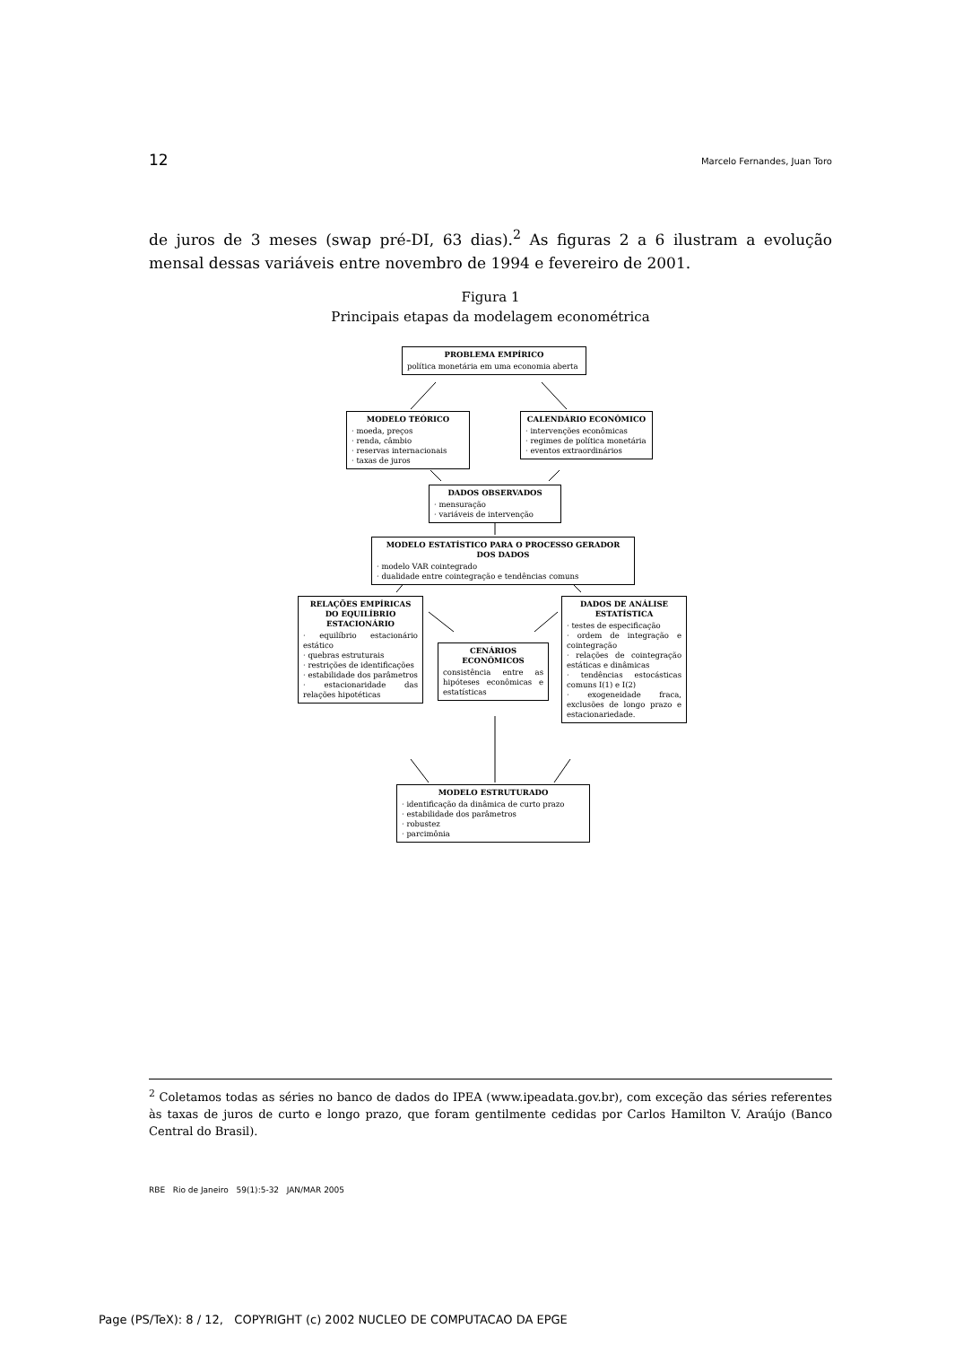12 Marcelo Fernandes, Juan Toro
de juros de 3 meses (swap pré-DI, 63 dias).<sup>2</sup> As figuras 2 a 6 ilustram a evolução mensal dessas variáveis entre novembro de 1994 e fevereiro de 2001.
Figura 1
Principais etapas da modelagem econométrica
PROBLEMA EMPÍRICO
política monetária em uma economia aberta
MODELO TEÓRICO
· moeda, preços
· renda, câmbio
· reservas internacionais
· taxas de juros
CALENDÁRIO ECONÔMICO
· intervenções econômicas
· regimes de política monetária
· eventos extraordinários
DADOS OBSERVADOS
· mensuração
· variáveis de intervenção
MODELO ESTATÍSTICO PARA O PROCESSO GERADOR DOS DADOS
· modelo VAR cointegrado
· dualidade entre cointegração e tendências comuns
RELAÇÕES EMPÍRICAS DO EQUILÍBRIO ESTACIONÁRIO
· equilíbrio estacionário estático
· quebras estruturais
· restrições de identificações
· estabilidade dos parâmetros
· estacionaridade das relações hipotéticas
CENÁRIOS ECONÔMICOS
consistência entre as hipóteses econômicas e estatísticas
DADOS DE ANÁLISE ESTATÍSTICA
· testes de especificação
· ordem de integração e cointegração
· relações de cointegração estáticas e dinâmicas
· tendências estocásticas comuns I(1) e I(2)
· exogeneidade fraca, exclusões de longo prazo e estacionariedade.
MODELO ESTRUTURADO
· identificação da dinâmica de curto prazo
· estabilidade dos parâmetros
· robustez
· parcimônia
<sup>2</sup> Coletamos todas as séries no banco de dados do IPEA (www.ipeadata.gov.br), com exceção das séries referentes às taxas de juros de curto e longo prazo, que foram gentilmente cedidas por Carlos Hamilton V. Araújo (Banco Central do Brasil).
RBE Rio de Janeiro 59(1):5-32 JAN/MAR 2005
Page (PS/TeX): 8 / 12, COPYRIGHT (c) 2002 NUCLEO DE COMPUTACAO DA EPGE